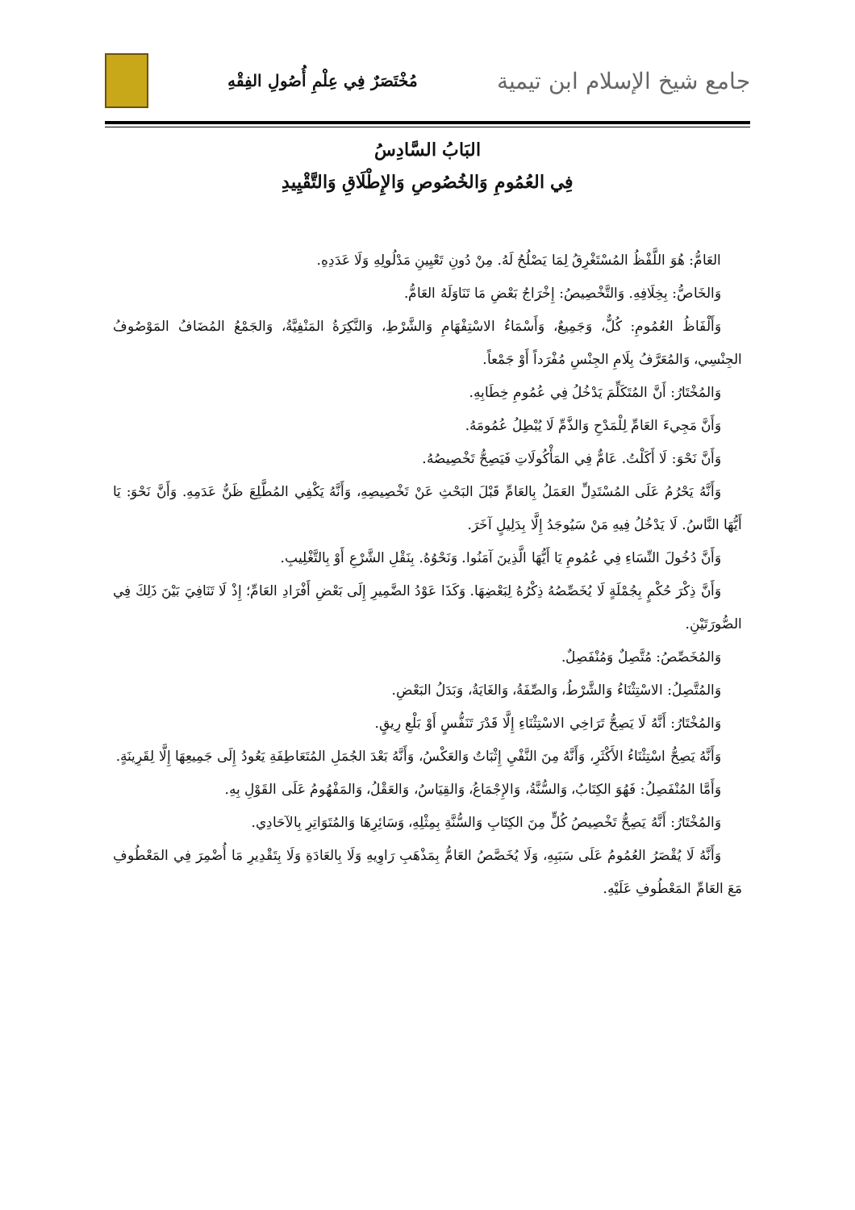جامع شيخ الإسلام ابن تيمية
مُخْتَصَرٌ فِي عِلْمِ أُصُولِ الفِقْهِ
البَابُ السَّادِسُ
فِي العُمُومِ وَالخُصُوصِ وَالإِطْلَاقِ وَالتَّقْيِيدِ
العَامُّ: هُوَ اللَّفْظُ المُسْتَغْرِقُ لِمَا يَصْلُحُ لَهُ. مِنْ دُونِ تَعْيِينِ مَدْلُولِهِ وَلَا عَدَدِهِ.
وَالخَاصُّ: بِخِلَافِهِ. وَالتَّخْصِيصُ: إِخْرَاجُ بَعْضِ مَا تَنَاوَلَهُ العَامُّ.
وَأَلْفَاظُ العُمُومِ: كُلٌّ، وَجَمِيعٌ، وَأَسْمَاءُ الاسْتِفْهَامِ وَالشَّرْطِ، وَالنَّكِرَةُ المَنْفِيَّةُ، وَالجَمْعُ المُضَافُ المَوْصُوفُ الجِنْسِي، وَالمُعَرَّفُ بِلَامِ الجِنْسِ مُفْرَداً أَوْ جَمْعاً.
وَالمُخْتَارُ: أَنَّ المُتَكَلِّمَ يَدْخُلُ فِي عُمُومِ خِطَابِهِ.
وَأَنَّ مَجِيءَ العَامِّ لِلْمَدْحِ وَالذَّمِّ لَا يُبْطِلُ عُمُومَهُ.
وَأَنَّ نَحْوَ: لَا أَكَلْتُ. عَامٌّ فِي المَأْكُولَاتِ فَيَصِحُّ تَخْصِيصُهُ.
وَأَنَّهُ يَحْرُمُ عَلَى المُسْتَدِلِّ العَمَلُ بِالعَامِّ قَبْلَ البَحْثِ عَنْ تَخْصِيصِهِ، وَأَنَّهُ يَكْفِي المُطَّلِعَ ظَنُّ عَدَمِهِ. وَأَنَّ نَحْوَ: يَا أَيُّهَا النَّاسُ. لَا يَدْخُلُ فِيهِ مَنْ سَيُوجَدُ إِلَّا بِدَلِيلٍ آخَرَ.
وَأَنَّ دُخُولَ النِّسَاءِ فِي عُمُومِ يَا أَيُّهَا الَّذِينَ آمَنُوا. وَنَحْوُهُ. بِنَقْلِ الشَّرْعِ أَوْ بِالتَّغْلِيبِ.
وَأَنَّ ذِكْرَ حُكْمٍ بِجُمْلَةٍ لَا يُخَصِّصُهُ ذِكْرُهُ لِبَعْضِهَا. وَكَذَا عَوْدُ الضَّمِيرِ إِلَى بَعْضِ أَفْرَادِ العَامِّ؛ إِذْ لَا تَنَافِيَ بَيْنَ ذَلِكَ فِي الصُّورَتَيْنِ.
وَالمُخَصِّصُ: مُتَّصِلٌ وَمُنْفَصِلٌ.
وَالمُتَّصِلُ: الاسْتِثْنَاءُ وَالشَّرْطُ، وَالصِّفَةُ، وَالغَايَةُ، وَبَدَلُ البَعْضِ.
وَالمُخْتَارُ: أَنَّهُ لَا يَصِحُّ تَرَاخِي الاسْتِثْنَاءِ إِلَّا قَدْرَ تَنَفُّسٍ أَوْ بَلْعِ رِيقٍ.
وَأَنَّهُ يَصِحُّ اسْتِثْنَاءُ الأَكْثَرِ، وَأَنَّهُ مِنَ النَّفْيِ إِثْبَاتٌ وَالعَكْسُ، وَأَنَّهُ بَعْدَ الجُمَلِ المُتَعَاطِفَةِ يَعُودُ إِلَى جَمِيعِهَا إِلَّا لِقَرِينَةٍ.
وَأَمَّا المُنْفَصِلُ: فَهُوَ الكِتَابُ، وَالسُّنَّةُ، وَالإِجْمَاعُ، وَالقِيَاسُ، وَالعَقْلُ، وَالمَفْهُومُ عَلَى القَوْلِ بِهِ.
وَالمُخْتَارُ: أَنَّهُ يَصِحُّ تَخْصِيصُ كُلٍّ مِنَ الكِتَابِ وَالسُّنَّةِ بِمِثْلِهِ، وَسَائِرِهَا وَالمُتَوَاتِرِ بِالآحَادِي.
وَأَنَّهُ لَا يُقْصَرُ العُمُومُ عَلَى سَبَبِهِ، وَلَا يُخَصَّصُ العَامُّ بِمَذْهَبِ رَاوِيهِ وَلَا بِالعَادَةِ وَلَا بِتَقْدِيرِ مَا أُضْمِرَ فِي المَعْطُوفِ مَعَ العَامِّ المَعْطُوفِ عَلَيْهِ.